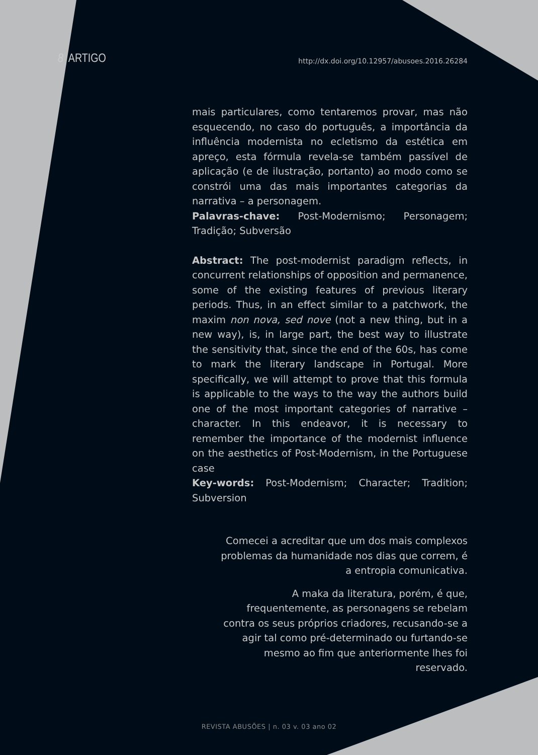8 ARTIGO http://dx.doi.org/10.12957/abusoes.2016.26284
mais particulares, como tentaremos provar, mas não esquecendo, no caso do português, a importância da influência modernista no ecletismo da estética em apreço, esta fórmula revela-se também passível de aplicação (e de ilustração, portanto) ao modo como se constrói uma das mais importantes categorias da narrativa – a personagem.
Palavras-chave: Post-Modernismo; Personagem; Tradição; Subversão
Abstract: The post-modernist paradigm reflects, in concurrent relationships of opposition and permanence, some of the existing features of previous literary periods. Thus, in an effect similar to a patchwork, the maxim non nova, sed nove (not a new thing, but in a new way), is, in large part, the best way to illustrate the sensitivity that, since the end of the 60s, has come to mark the literary landscape in Portugal. More specifically, we will attempt to prove that this formula is applicable to the ways to the way the authors build one of the most important categories of narrative – character. In this endeavor, it is necessary to remember the importance of the modernist influence on the aesthetics of Post-Modernism, in the Portuguese case
Key-words: Post-Modernism; Character; Tradition; Subversion
Comecei a acreditar que um dos mais complexos problemas da humanidade nos dias que correm, é a entropia comunicativa.
A maka da literatura, porém, é que, frequentemente, as personagens se rebelam contra os seus próprios criadores, recusando-se a agir tal como pré-determinado ou furtando-se mesmo ao fim que anteriormente lhes foi reservado.
REVISTA ABUSÕES | n. 03 v. 03 ano 02